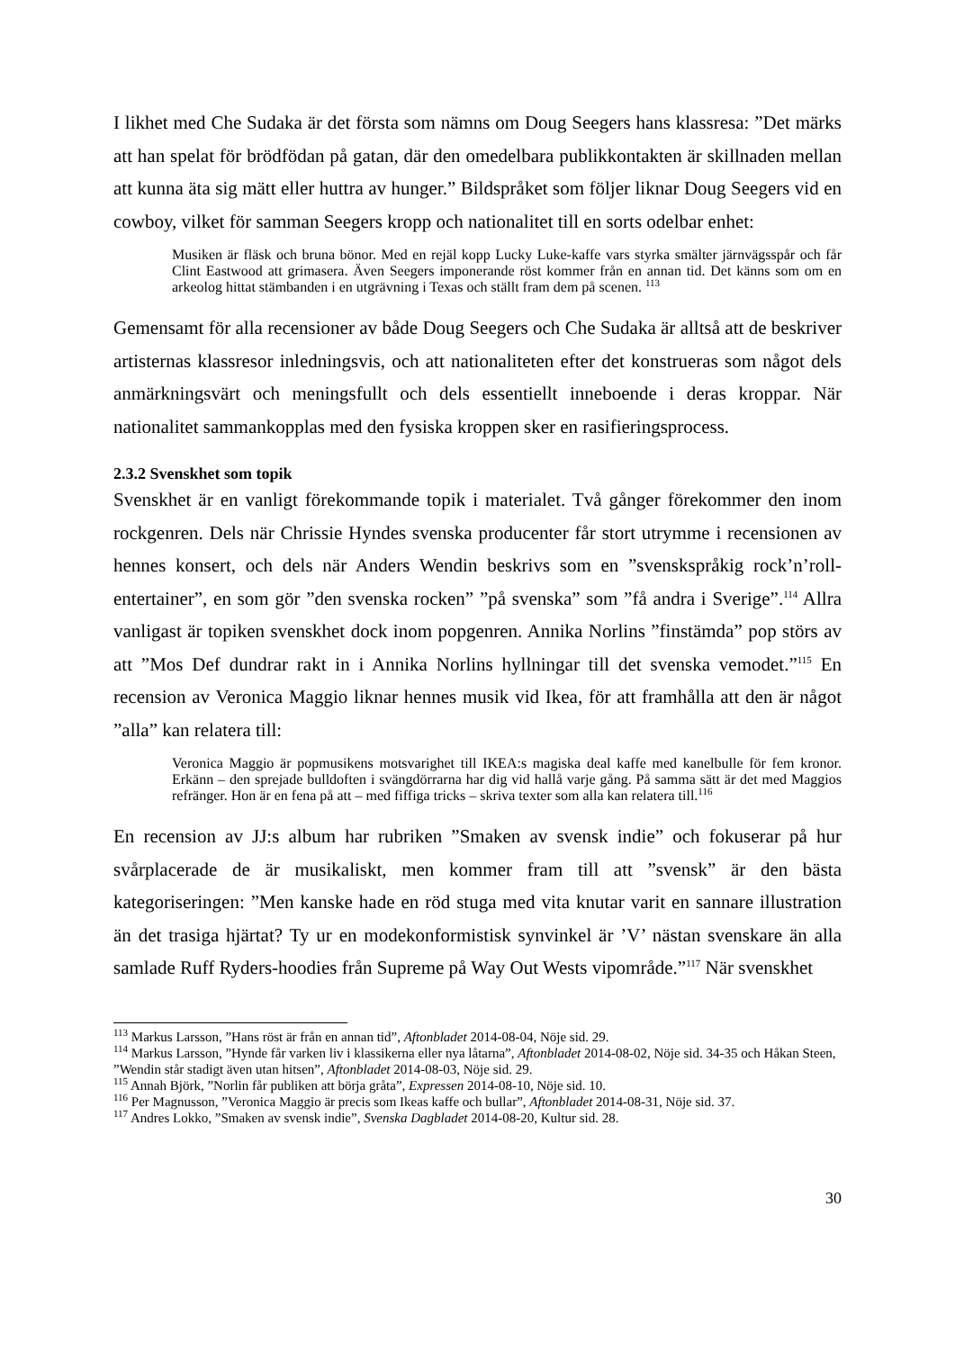I likhet med Che Sudaka är det första som nämns om Doug Seegers hans klassresa: ”Det märks att han spelat för brödfödan på gatan, där den omedelbara publikkontakten är skillnaden mellan att kunna äta sig mätt eller huttra av hunger.” Bildspråket som följer liknar Doug Seegers vid en cowboy, vilket för samman Seegers kropp och nationalitet till en sorts odelbar enhet:
Musiken är fläsk och bruna bönor. Med en rejäl kopp Lucky Luke-kaffe vars styrka smälter järnvägsspår och får Clint Eastwood att grimasera. Även Seegers imponerande röst kommer från en annan tid. Det känns som om en arkeolog hittat stämbanden i en utgrävning i Texas och ställt fram dem på scenen. <sup>113</sup>
Gemensamt för alla recensioner av både Doug Seegers och Che Sudaka är alltså att de beskriver artisternas klassresor inledningsvis, och att nationaliteten efter det konstrueras som något dels anmärkningsvärt och meningsfullt och dels essentiellt inneboende i deras kroppar. När nationalitet sammankopplas med den fysiska kroppen sker en rasifieringsprocess.
2.3.2 Svenskhet som topik
Svenskhet är en vanligt förekommande topik i materialet. Två gånger förekommer den inom rockgenren. Dels när Chrissie Hyndes svenska producenter får stort utrymme i recensionen av hennes konsert, och dels när Anders Wendin beskrivs som en ”svenskspråkig rock’n’roll-entertainer”, en som gör ”den svenska rocken” ”på svenska” som ”få andra i Sverige”.<sup>114</sup> Allra vanligast är topiken svenskhet dock inom popgenren. Annika Norlins ”finstämda” pop störs av att ”Mos Def dundrar rakt in i Annika Norlins hyllningar till det svenska vemodet.”<sup>115</sup> En recension av Veronica Maggio liknar hennes musik vid Ikea, för att framhålla att den är något ”alla” kan relatera till:
Veronica Maggio är popmusikens motsvarighet till IKEA:s magiska deal kaffe med kanelbulle för fem kronor. Erkänn – den sprejade bulldoften i svängdörrarna har dig vid hallå varje gång. På samma sätt är det med Maggios refränger. Hon är en fena på att – med fiffiga tricks – skriva texter som alla kan relatera till.<sup>116</sup>
En recension av JJ:s album har rubriken ”Smaken av svensk indie” och fokuserar på hur svårplacerade de är musikaliskt, men kommer fram till att ”svensk” är den bästa kategoriseringen: ”Men kanske hade en röd stuga med vita knutar varit en sannare illustration än det trasiga hjärtat? Ty ur en modekonformistisk synvinkel är ’V’ nästan svenskare än alla samlade Ruff Ryders-hoodies från Supreme på Way Out Wests vipområde.”<sup>117</sup> När svenskhet
<sup>113</sup> Markus Larsson, ”Hans röst är från en annan tid”, Aftonbladet 2014-08-04, Nöje sid. 29.
<sup>114</sup> Markus Larsson, ”Hynde får varken liv i klassikerna eller nya låtarna”, Aftonbladet 2014-08-02, Nöje sid. 34-35 och Håkan Steen, ”Wendin står stadigt även utan hitsen”, Aftonbladet 2014-08-03, Nöje sid. 29.
<sup>115</sup> Annah Björk, ”Norlin får publiken att börja gråta”, Expressen 2014-08-10, Nöje sid. 10.
<sup>116</sup> Per Magnusson, ”Veronica Maggio är precis som Ikeas kaffe och bullar”, Aftonbladet 2014-08-31, Nöje sid. 37.
<sup>117</sup> Andres Lokko, ”Smaken av svensk indie”, Svenska Dagbladet 2014-08-20, Kultur sid. 28.
30